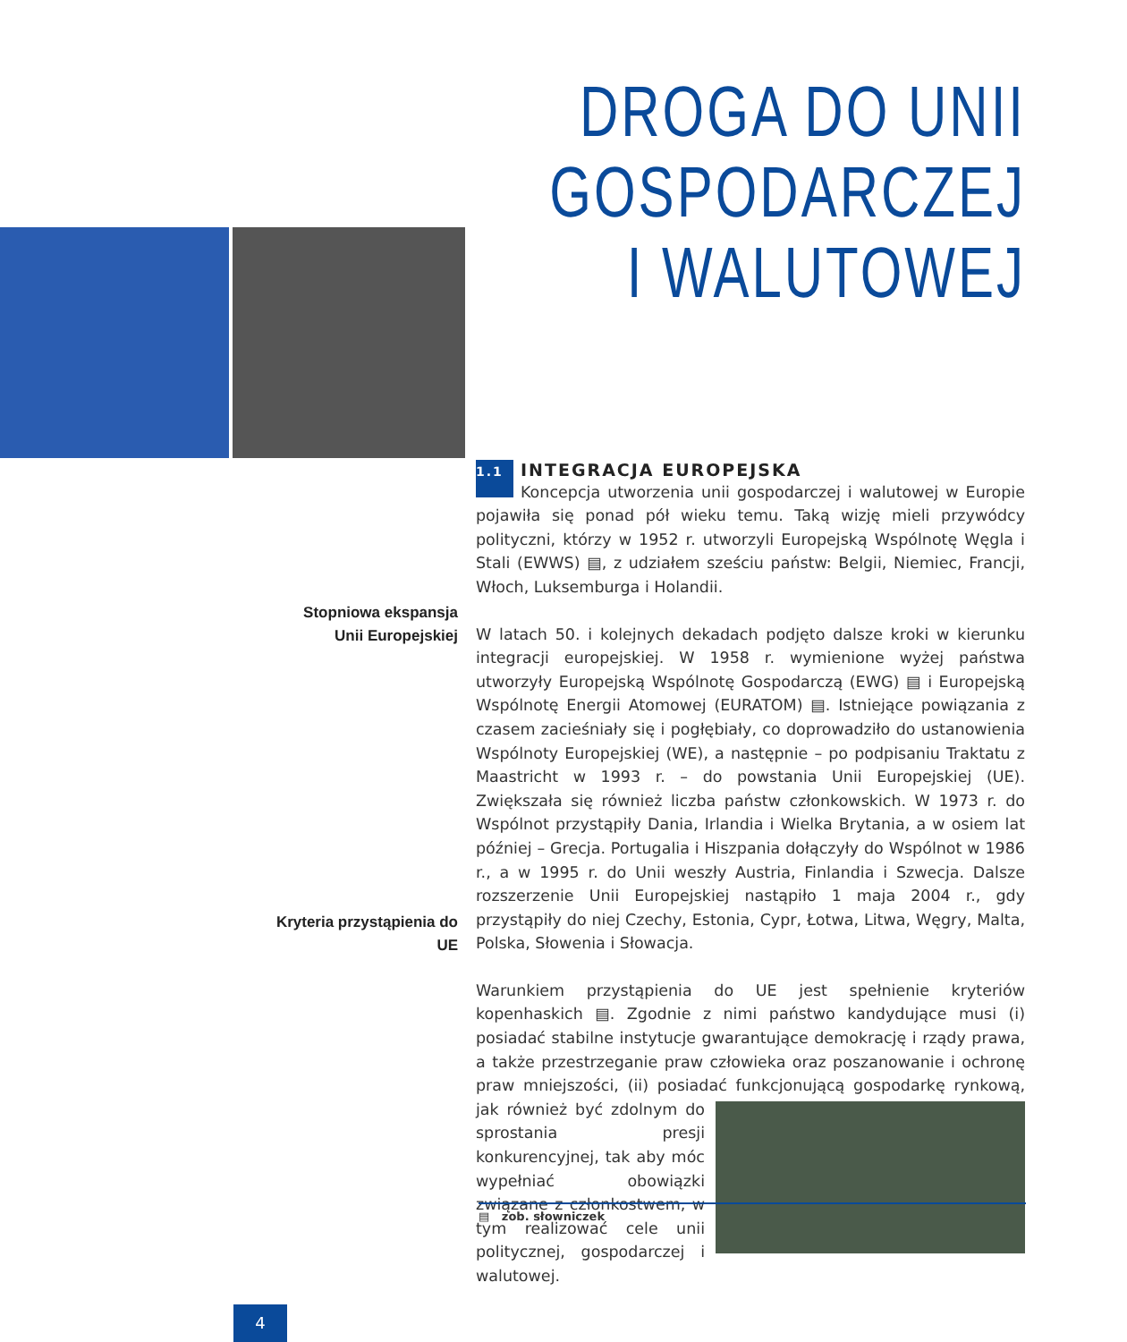DROGA DO UNII GOSPODARCZEJ
I WALUTOWEJ
Stopniowa ekspansja
Unii Europejskiej
Kryteria przystąpienia do UE
1.1 INTEGRACJA EUROPEJSKA
Koncepcja utworzenia unii gospodarczej i walutowej w Europie pojawiła się ponad pół wieku temu. Taką wizję mieli przywódcy polityczni, którzy w 1952 r. utworzyli Europejską Wspólnotę Węgla i Stali (EWWS) ▤, z udziałem sześciu państw: Belgii, Niemiec, Francji, Włoch, Luksemburga i Holandii.
W latach 50. i kolejnych dekadach podjęto dalsze kroki w kierunku integracji europejskiej. W 1958 r. wymienione wyżej państwa utworzyły Europejską Wspólnotę Gospodarczą (EWG) ▤ i Europejską Wspólnotę Energii Atomowej (EURATOM) ▤. Istniejące powiązania z czasem zacieśniały się i pogłębiały, co doprowadziło do ustanowienia Wspólnoty Europejskiej (WE), a następnie – po podpisaniu Traktatu z Maastricht w 1993 r. – do powstania Unii Europejskiej (UE). Zwiększała się również liczba państw członkowskich. W 1973 r. do Wspólnot przystąpiły Dania, Irlandia i Wielka Brytania, a w osiem lat później – Grecja. Portugalia i Hiszpania dołączyły do Wspólnot w 1986 r., a w 1995 r. do Unii weszły Austria, Finlandia i Szwecja. Dalsze rozszerzenie Unii Europejskiej nastąpiło 1 maja 2004 r., gdy przystąpiły do niej Czechy, Estonia, Cypr, Łotwa, Litwa, Węgry, Malta, Polska, Słowenia i Słowacja.
Warunkiem przystąpienia do UE jest spełnienie kryteriów kopenhaskich ▤. Zgodnie z nimi państwo kandydujące musi (i) posiadać stabilne instytucje gwarantujące demokrację i rządy prawa, a także przestrzeganie praw człowieka oraz poszanowanie i ochronę praw mniejszości, (ii) posiadać funkcjonującą gospodarkę rynkową, jak również być zdolnym do sprostania presji konkurencyjnej, tak aby móc wypełniać obowiązki związane z członkostwem, w tym realizować cele unii politycznej, gospodarczej i walutowej.
▤ zob. słowniczek
4